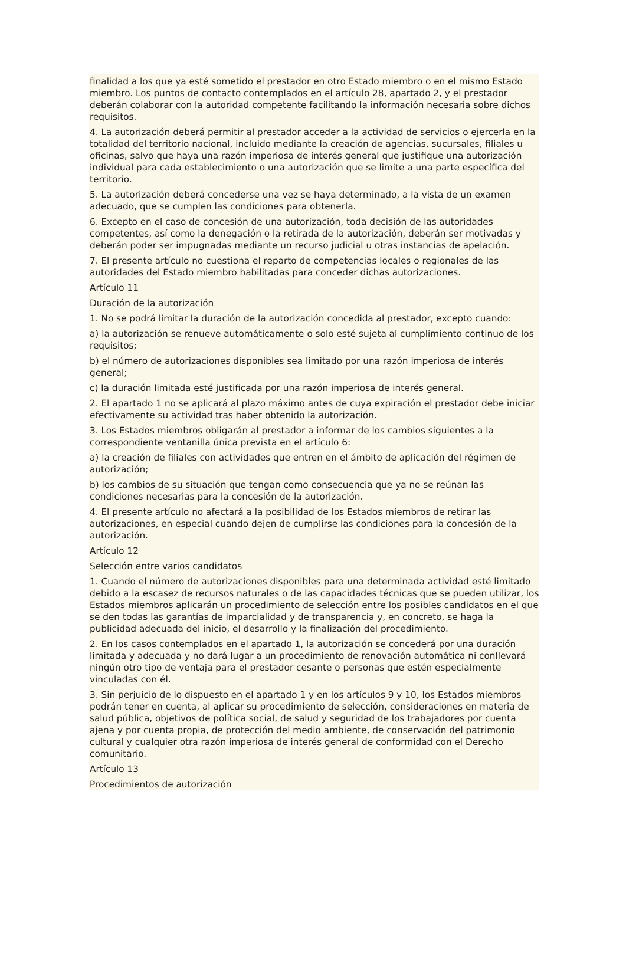finalidad a los que ya esté sometido el prestador en otro Estado miembro o en el mismo Estado miembro. Los puntos de contacto contemplados en el artículo 28, apartado 2, y el prestador deberán colaborar con la autoridad competente facilitando la información necesaria sobre dichos requisitos.
4. La autorización deberá permitir al prestador acceder a la actividad de servicios o ejercerla en la totalidad del territorio nacional, incluido mediante la creación de agencias, sucursales, filiales u oficinas, salvo que haya una razón imperiosa de interés general que justifique una autorización individual para cada establecimiento o una autorización que se limite a una parte específica del territorio.
5. La autorización deberá concederse una vez se haya determinado, a la vista de un examen adecuado, que se cumplen las condiciones para obtenerla.
6. Excepto en el caso de concesión de una autorización, toda decisión de las autoridades competentes, así como la denegación o la retirada de la autorización, deberán ser motivadas y deberán poder ser impugnadas mediante un recurso judicial u otras instancias de apelación.
7. El presente artículo no cuestiona el reparto de competencias locales o regionales de las autoridades del Estado miembro habilitadas para conceder dichas autorizaciones.
Artículo 11
Duración de la autorización
1. No se podrá limitar la duración de la autorización concedida al prestador, excepto cuando:
a) la autorización se renueve automáticamente o solo esté sujeta al cumplimiento continuo de los requisitos;
b) el número de autorizaciones disponibles sea limitado por una razón imperiosa de interés general;
c) la duración limitada esté justificada por una razón imperiosa de interés general.
2. El apartado 1 no se aplicará al plazo máximo antes de cuya expiración el prestador debe iniciar efectivamente su actividad tras haber obtenido la autorización.
3. Los Estados miembros obligarán al prestador a informar de los cambios siguientes a la correspondiente ventanilla única prevista en el artículo 6:
a) la creación de filiales con actividades que entren en el ámbito de aplicación del régimen de autorización;
b) los cambios de su situación que tengan como consecuencia que ya no se reúnan las condiciones necesarias para la concesión de la autorización.
4. El presente artículo no afectará a la posibilidad de los Estados miembros de retirar las autorizaciones, en especial cuando dejen de cumplirse las condiciones para la concesión de la autorización.
Artículo 12
Selección entre varios candidatos
1. Cuando el número de autorizaciones disponibles para una determinada actividad esté limitado debido a la escasez de recursos naturales o de las capacidades técnicas que se pueden utilizar, los Estados miembros aplicarán un procedimiento de selección entre los posibles candidatos en el que se den todas las garantías de imparcialidad y de transparencia y, en concreto, se haga la publicidad adecuada del inicio, el desarrollo y la finalización del procedimiento.
2. En los casos contemplados en el apartado 1, la autorización se concederá por una duración limitada y adecuada y no dará lugar a un procedimiento de renovación automática ni conllevará ningún otro tipo de ventaja para el prestador cesante o personas que estén especialmente vinculadas con él.
3. Sin perjuicio de lo dispuesto en el apartado 1 y en los artículos 9 y 10, los Estados miembros podrán tener en cuenta, al aplicar su procedimiento de selección, consideraciones en materia de salud pública, objetivos de política social, de salud y seguridad de los trabajadores por cuenta ajena y por cuenta propia, de protección del medio ambiente, de conservación del patrimonio cultural y cualquier otra razón imperiosa de interés general de conformidad con el Derecho comunitario.
Artículo 13
Procedimientos de autorización